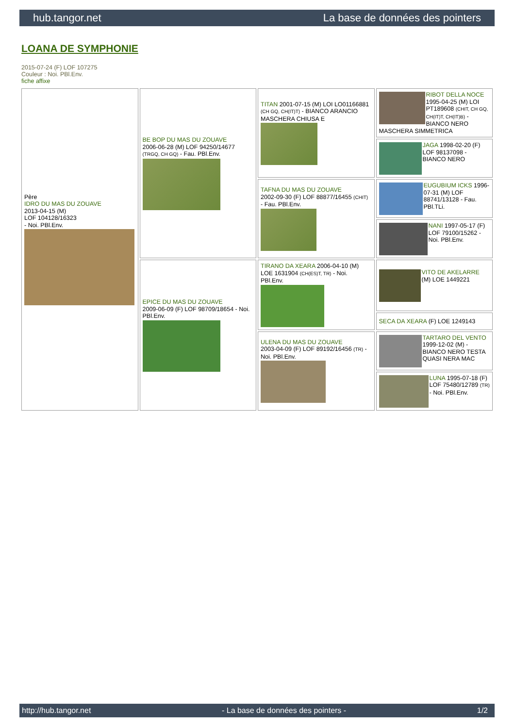hub.tangor.net La base de données des pointers
LOANA DE SYMPHONIE
2015-07-24 (F) LOF 107275
Couleur : Noi. PBl.Env.
fiche affixe
| Père IDRO DU MAS DU ZOUAVE 2013-04-15 (M) LOF 104128/16323 - Noi. PBl.Env. | BE BOP DU MAS DU ZOUAVE 2006-06-28 (M) LOF 94250/14677 (TRGQ, CH GQ) - Fau. PBl.Env. | TITAN 2001-07-15 (M) LOI LO01166881 (CH GQ, CH(IT)T) - BIANCO ARANCIO MASCHERA CHIUSA E | RIBOT DELLA NOCE 1995-04-25 (M) LOI PT189608 (CHIT, CH GQ, CH(IT)T, CH(IT)B) - BIANCO NERO MASCHERA SIMMETRICA |
| | | | JAGA 1998-02-20 (F) LOF 98137098 - BIANCO NERO |
| | | TAFNA DU MAS DU ZOUAVE 2002-09-30 (F) LOF 88877/16455 (CHIT) - Fau. PBl.Env. | EUGUBIUM ICKS 1996-07-31 (M) LOF 88741/13128 - Fau. PBl.TLi. |
| | | | NANI 1997-05-17 (F) LOF 79100/15262 - Noi. PBl.Env. |
| | EPICE DU MAS DU ZOUAVE 2009-06-09 (F) LOF 98709/18654 - Noi. PBl.Env. | TIRANO DA XEARA 2006-04-10 (M) LOE 1631904 (CH(ES)T, TR) - Noi. PBl.Env. | VITO DE AKELARRE (M) LOE 1449221 |
| | | | SECA DA XEARA (F) LOE 1249143 |
| | | ULENA DU MAS DU ZOUAVE 2003-04-09 (F) LOF 89192/16456 (TR) - Noi. PBl.Env. | TARTARO DEL VENTO 1999-12-02 (M) - BIANCO NERO TESTA QUASI NERA MAC |
| | | | LUNA 1995-07-18 (F) LOF 75480/12789 (TR) - Noi. PBl.Env. |
http://hub.tangor.net - La base de données des pointers - 1/2